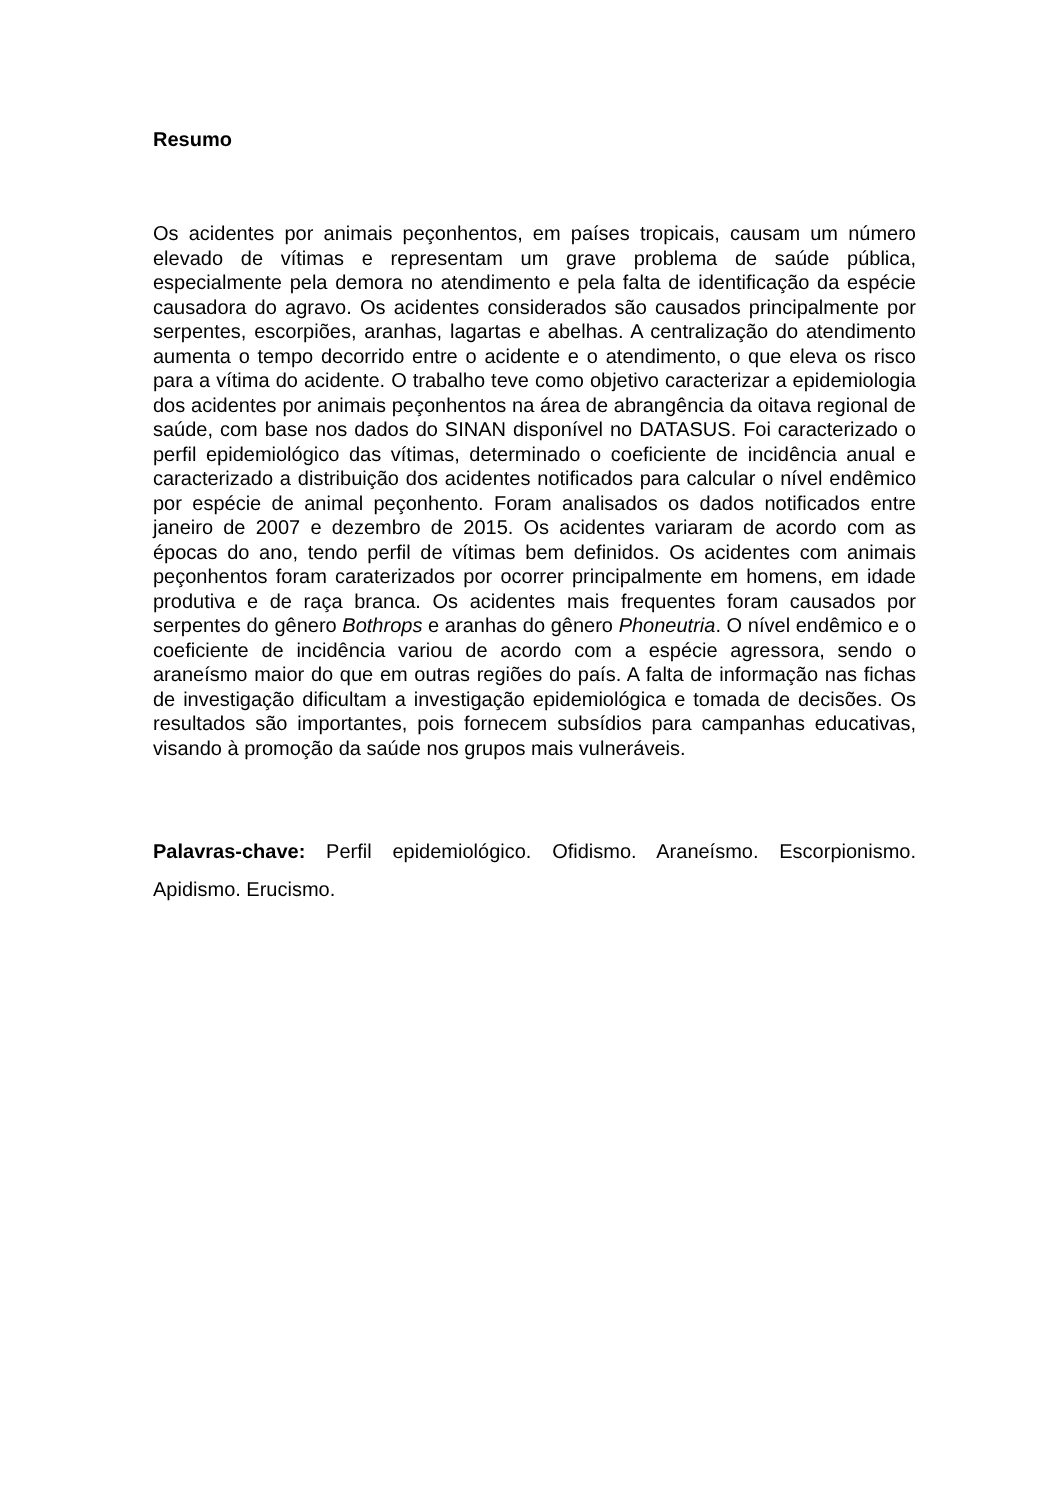Resumo
Os acidentes por animais peçonhentos, em países tropicais, causam um número elevado de vítimas e representam um grave problema de saúde pública, especialmente pela demora no atendimento e pela falta de identificação da espécie causadora do agravo. Os acidentes considerados são causados principalmente por serpentes, escorpiões, aranhas, lagartas e abelhas. A centralização do atendimento aumenta o tempo decorrido entre o acidente e o atendimento, o que eleva os risco para a vítima do acidente. O trabalho teve como objetivo caracterizar a epidemiologia dos acidentes por animais peçonhentos na área de abrangência da oitava regional de saúde, com base nos dados do SINAN disponível no DATASUS. Foi caracterizado o perfil epidemiológico das vítimas, determinado o coeficiente de incidência anual e caracterizado a distribuição dos acidentes notificados para calcular o nível endêmico por espécie de animal peçonhento. Foram analisados os dados notificados entre janeiro de 2007 e dezembro de 2015. Os acidentes variaram de acordo com as épocas do ano, tendo perfil de vítimas bem definidos. Os acidentes com animais peçonhentos foram caraterizados por ocorrer principalmente em homens, em idade produtiva e de raça branca. Os acidentes mais frequentes foram causados por serpentes do gênero Bothrops e aranhas do gênero Phoneutria. O nível endêmico e o coeficiente de incidência variou de acordo com a espécie agressora, sendo o araneísmo maior do que em outras regiões do país. A falta de informação nas fichas de investigação dificultam a investigação epidemiológica e tomada de decisões. Os resultados são importantes, pois fornecem subsídios para campanhas educativas, visando à promoção da saúde nos grupos mais vulneráveis.
Palavras-chave: Perfil epidemiológico. Ofidismo. Araneísmo. Escorpionismo. Apidismo. Erucismo.